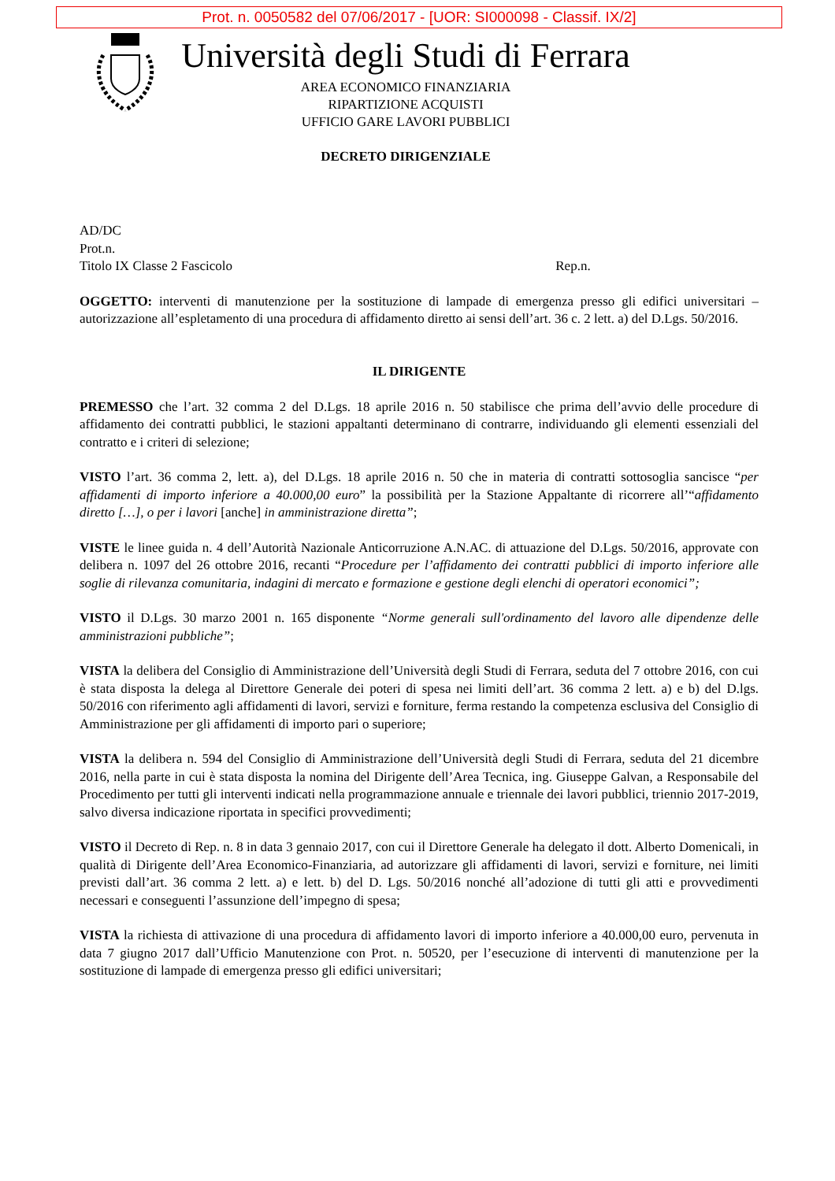Prot. n. 0050582 del 07/06/2017 - [UOR: SI000098 - Classif. IX/2]
Università degli Studi di Ferrara
AREA ECONOMICO FINANZIARIA
RIPARTIZIONE ACQUISTI
UFFICIO GARE LAVORI PUBBLICI
DECRETO DIRIGENZIALE
AD/DC
Prot.n.
Titolo IX Classe 2 Fascicolo Rep.n.
OGGETTO: interventi di manutenzione per la sostituzione di lampade di emergenza presso gli edifici universitari – autorizzazione all’espletamento di una procedura di affidamento diretto ai sensi dell’art. 36 c. 2 lett. a) del D.Lgs. 50/2016.
IL DIRIGENTE
PREMESSO che l’art. 32 comma 2 del D.Lgs. 18 aprile 2016 n. 50 stabilisce che prima dell’avvio delle procedure di affidamento dei contratti pubblici, le stazioni appaltanti determinano di contrarre, individuando gli elementi essenziali del contratto e i criteri di selezione;
VISTO l’art. 36 comma 2, lett. a), del D.Lgs. 18 aprile 2016 n. 50 che in materia di contratti sottosoglia sancisce “per affidamenti di importo inferiore a 40.000,00 euro” la possibilità per la Stazione Appaltante di ricorrere all’“affidamento diretto […], o per i lavori [anche] in amministrazione diretta”;
VISTE le linee guida n. 4 dell’Autorità Nazionale Anticorruzione A.N.AC. di attuazione del D.Lgs. 50/2016, approvate con delibera n. 1097 del 26 ottobre 2016, recanti “Procedure per l’affidamento dei contratti pubblici di importo inferiore alle soglie di rilevanza comunitaria, indagini di mercato e formazione e gestione degli elenchi di operatori economici”;
VISTO il D.Lgs. 30 marzo 2001 n. 165 disponente “Norme generali sull'ordinamento del lavoro alle dipendenze delle amministrazioni pubbliche”;
VISTA la delibera del Consiglio di Amministrazione dell’Università degli Studi di Ferrara, seduta del 7 ottobre 2016, con cui è stata disposta la delega al Direttore Generale dei poteri di spesa nei limiti dell’art. 36 comma 2 lett. a) e b) del D.lgs. 50/2016 con riferimento agli affidamenti di lavori, servizi e forniture, ferma restando la competenza esclusiva del Consiglio di Amministrazione per gli affidamenti di importo pari o superiore;
VISTA la delibera n. 594 del Consiglio di Amministrazione dell’Università degli Studi di Ferrara, seduta del 21 dicembre 2016, nella parte in cui è stata disposta la nomina del Dirigente dell’Area Tecnica, ing. Giuseppe Galvan, a Responsabile del Procedimento per tutti gli interventi indicati nella programmazione annuale e triennale dei lavori pubblici, triennio 2017-2019, salvo diversa indicazione riportata in specifici provvedimenti;
VISTO il Decreto di Rep. n. 8 in data 3 gennaio 2017, con cui il Direttore Generale ha delegato il dott. Alberto Domenicali, in qualità di Dirigente dell’Area Economico-Finanziaria, ad autorizzare gli affidamenti di lavori, servizi e forniture, nei limiti previsti dall’art. 36 comma 2 lett. a) e lett. b) del D. Lgs. 50/2016 nonché all’adozione di tutti gli atti e provvedimenti necessari e conseguenti l’assunzione dell’impegno di spesa;
VISTA la richiesta di attivazione di una procedura di affidamento lavori di importo inferiore a 40.000,00 euro, pervenuta in data 7 giugno 2017 dall’Ufficio Manutenzione con Prot. n. 50520, per l’esecuzione di interventi di manutenzione per la sostituzione di lampade di emergenza presso gli edifici universitari;